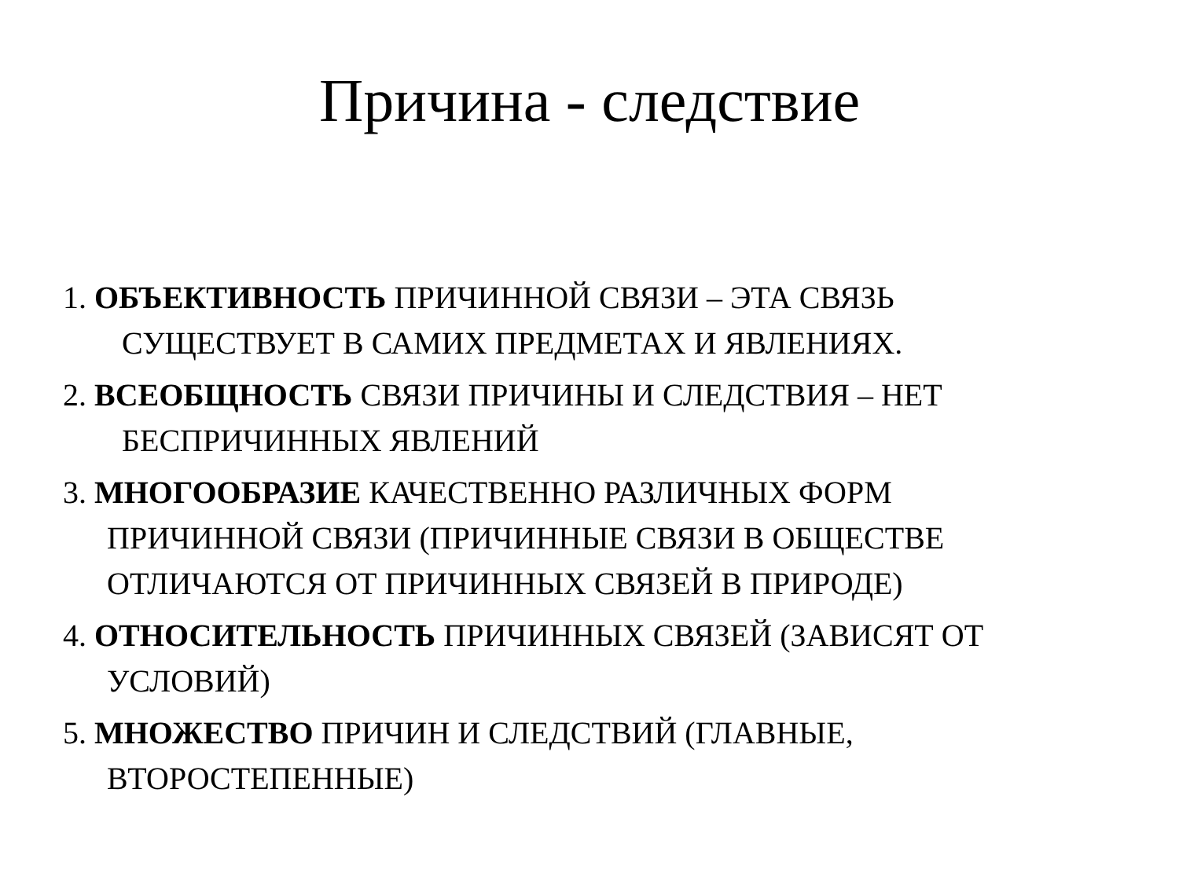Причина - следствие
1. ОБЪЕКТИВНОСТЬ ПРИЧИННОЙ СВЯЗИ – ЭТА СВЯЗЬ СУЩЕСТВУЕТ В САМИХ ПРЕДМЕТАХ И ЯВЛЕНИЯХ.
2. ВСЕОБЩНОСТЬ СВЯЗИ ПРИЧИНЫ И СЛЕДСТВИЯ – НЕТ БЕСПРИЧИННЫХ ЯВЛЕНИЙ
3. МНОГООБРАЗИЕ КАЧЕСТВЕННО РАЗЛИЧНЫХ ФОРМ ПРИЧИННОЙ СВЯЗИ (ПРИЧИННЫЕ СВЯЗИ В ОБЩЕСТВЕ ОТЛИЧАЮТСЯ ОТ ПРИЧИННЫХ СВЯЗЕЙ В ПРИРОДЕ)
4. ОТНОСИТЕЛЬНОСТЬ ПРИЧИННЫХ СВЯЗЕЙ (ЗАВИСЯТ ОТ УСЛОВИЙ)
5. МНОЖЕСТВО ПРИЧИН И СЛЕДСТВИЙ (ГЛАВНЫЕ, ВТОРОСТЕПЕННЫЕ)